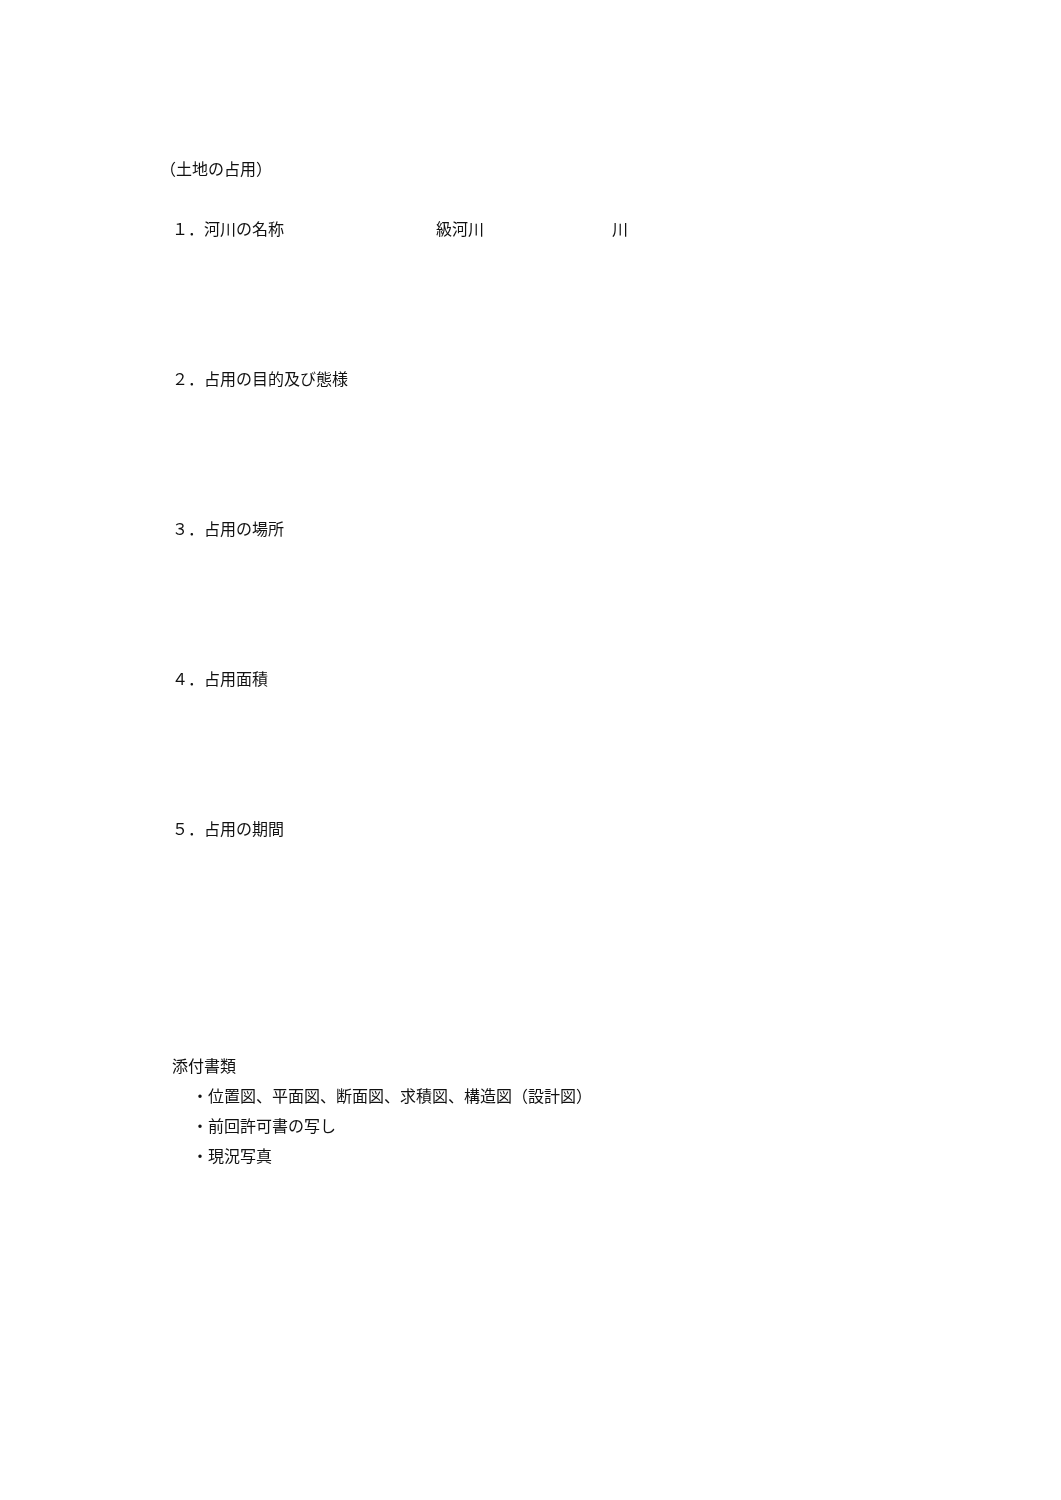（土地の占用）
１．河川の名称 級河川 川
２．占用の目的及び態様
３．占用の場所
４．占用面積
５．占用の期間
添付書類
・位置図、平面図、断面図、求積図、構造図（設計図）
・前回許可書の写し
・現況写真